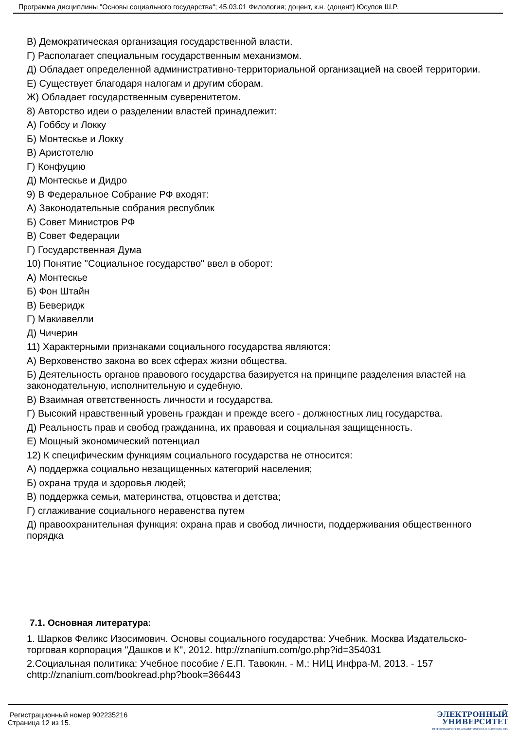Программа дисциплины "Основы социального государства"; 45.03.01 Филология; доцент, к.н. (доцент) Юсупов Ш.Р.
В) Демократическая организация государственной власти.
Г) Располагает специальным государственным механизмом.
Д) Обладает определенной административно-территориальной организацией на своей территории.
Е) Существует благодаря налогам и другим сборам.
Ж) Обладает государственным суверенитетом.
8) Авторство идеи о разделении властей принадлежит:
А) Гоббсу и Локку
Б) Монтескье и Локку
В) Аристотелю
Г) Конфуцию
Д) Монтескье и Дидро
9) В Федеральное Собрание РФ входят:
А) Законодательные собрания республик
Б) Совет Министров РФ
В) Совет Федерации
Г) Государственная Дума
10) Понятие "Социальное государство" ввел в оборот:
А) Монтескье
Б) Фон Штайн
В) Беверидж
Г) Макиавелли
Д) Чичерин
11) Характерными признаками социального государства являются:
А) Верховенство закона во всех сферах жизни общества.
Б) Деятельность органов правового государства базируется на принципе разделения властей на законодательную, исполнительную и судебную.
В) Взаимная ответственность личности и государства.
Г) Высокий нравственный уровень граждан и прежде всего - должностных лиц государства.
Д) Реальность прав и свобод гражданина, их правовая и социальная защищенность.
Е) Мощный экономический потенциал
12) К специфическим функциям социального государства не относится:
А) поддержка социально незащищенных категорий населения;
Б) охрана труда и здоровья людей;
В) поддержка семьи, материнства, отцовства и детства;
Г) сглаживание социального неравенства путем
Д) правоохранительная функция: охрана прав и свобод личности, поддерживания общественного порядка
7.1. Основная литература:
1. Шарков Феликс Изосимович. Основы социального государства: Учебник. Москва Издательско-торговая корпорация "Дашков и К", 2012. http://znanium.com/go.php?id=354031
2.Социальная политика: Учебное пособие / Е.П. Тавокин. - М.: НИЦ Инфра-М, 2013. - 157 chttp://znanium.com/bookread.php?book=366443
Регистрационный номер 902235216
Страница 12 из 15.
ЭЛЕКТРОННЫЙ
УНИВЕРСИТЕТ
ИНФОРМАЦИОННО-АНАЛИТИЧЕСКАЯ СИСТЕМА КФУ